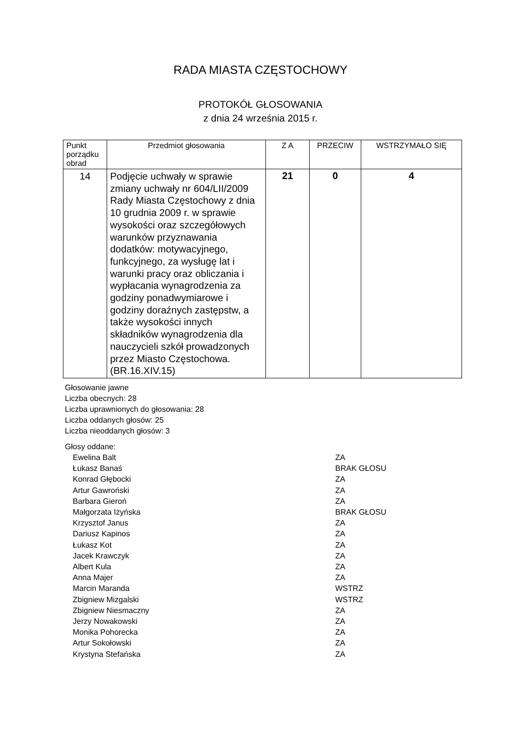RADA MIASTA CZĘSTOCHOWY
PROTOKÓŁ GŁOSOWANIA
z dnia 24 września 2015 r.
| Punkt porządku obrad | Przedmiot głosowania | Z A | PRZECIW | WSTRZYMAŁO SIĘ |
| --- | --- | --- | --- | --- |
| 14 | Podjęcie uchwały w sprawie zmiany uchwały nr 604/LII/2009 Rady Miasta Częstochowy z dnia 10 grudnia 2009 r. w sprawie wysokości oraz szczegółowych warunków przyznawania dodatków: motywacyjnego, funkcyjnego, za wysługę lat i warunki pracy oraz obliczania i wypłacania wynagrodzenia za godziny ponadwymiarowe i godziny doraźnych zastępstw, a także wysokości innych składników wynagrodzenia dla nauczycieli szkół prowadzonych przez Miasto Częstochowa. (BR.16.XIV.15) | 21 | 0 | 4 |
Głosowanie jawne
Liczba obecnych: 28
Liczba uprawnionych do głosowania: 28
Liczba oddanych głosów: 25
Liczba nieoddanych głosów: 3
Głosy oddane:
Ewelina Balt ZA
Łukasz Banaś BRAK GŁOSU
Konrad Głębocki ZA
Artur Gawroński ZA
Barbara Gieroń ZA
Małgorzata Iżyńska BRAK GŁOSU
Krzysztof Janus ZA
Dariusz Kapinos ZA
Łukasz Kot ZA
Jacek Krawczyk ZA
Albert Kula ZA
Anna Majer ZA
Marcin Maranda WSTRZ
Zbigniew Mizgalski WSTRZ
Zbigniew Niesmaczny ZA
Jerzy Nowakowski ZA
Monika Pohorecka ZA
Artur Sokołowski ZA
Krystyna Stefańska ZA